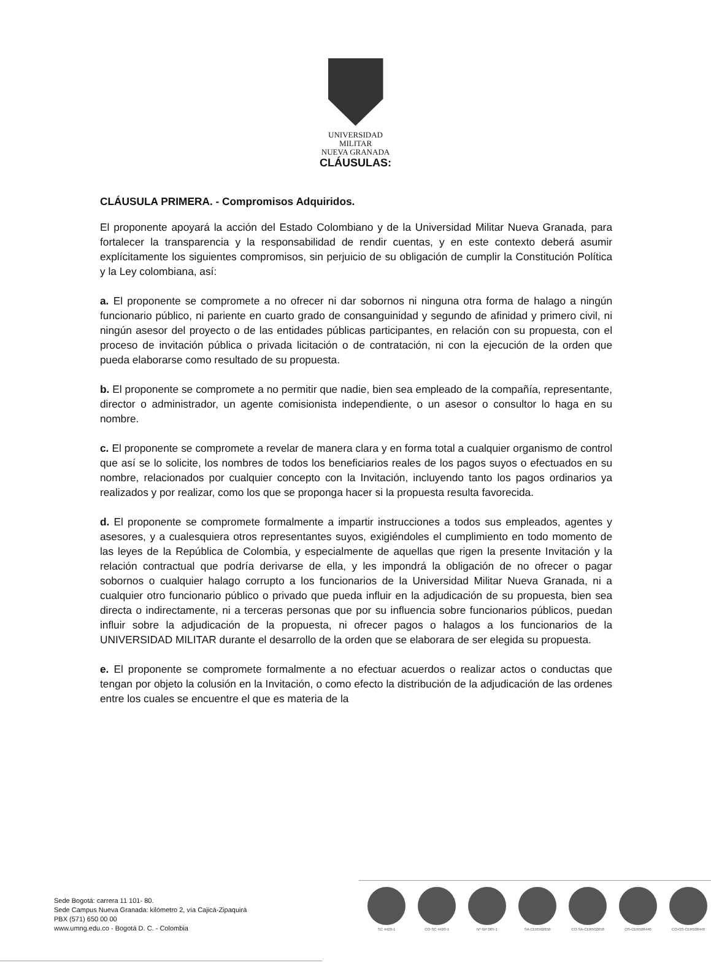UNIVERSIDAD MILITAR
NUEVA GRANADA
CLÁUSULAS:
CLÁUSULA PRIMERA. - Compromisos Adquiridos.
El proponente apoyará la acción del Estado Colombiano y de la Universidad Militar Nueva Granada, para fortalecer la transparencia y la responsabilidad de rendir cuentas, y en este contexto deberá asumir explícitamente los siguientes compromisos, sin perjuicio de su obligación de cumplir la Constitución Política y la Ley colombiana, así:
a. El proponente se compromete a no ofrecer ni dar sobornos ni ninguna otra forma de halago a ningún funcionario público, ni pariente en cuarto grado de consanguinidad y segundo de afinidad y primero civil, ni ningún asesor del proyecto o de las entidades públicas participantes, en relación con su propuesta, con el proceso de invitación pública o privada licitación o de contratación, ni con la ejecución de la orden que pueda elaborarse como resultado de su propuesta.
b. El proponente se compromete a no permitir que nadie, bien sea empleado de la compañía, representante, director o administrador, un agente comisionista independiente, o un asesor o consultor lo haga en su nombre.
c. El proponente se compromete a revelar de manera clara y en forma total a cualquier organismo de control que así se lo solicite, los nombres de todos los beneficiarios reales de los pagos suyos o efectuados en su nombre, relacionados por cualquier concepto con la Invitación, incluyendo tanto los pagos ordinarios ya realizados y por realizar, como los que se proponga hacer si la propuesta resulta favorecida.
d. El proponente se compromete formalmente a impartir instrucciones a todos sus empleados, agentes y asesores, y a cualesquiera otros representantes suyos, exigiéndoles el cumplimiento en todo momento de las leyes de la República de Colombia, y especialmente de aquellas que rigen la presente Invitación y la relación contractual que podría derivarse de ella, y les impondrá la obligación de no ofrecer o pagar sobornos o cualquier halago corrupto a los funcionarios de la Universidad Militar Nueva Granada, ni a cualquier otro funcionario público o privado que pueda influir en la adjudicación de su propuesta, bien sea directa o indirectamente, ni a terceras personas que por su influencia sobre funcionarios públicos, puedan influir sobre la adjudicación de la propuesta, ni ofrecer pagos o halagos a los funcionarios de la UNIVERSIDAD MILITAR durante el desarrollo de la orden que se elaborara de ser elegida su propuesta.
e. El proponente se compromete formalmente a no efectuar acuerdos o realizar actos o conductas que tengan por objeto la colusión en la Invitación, o como efecto la distribución de la adjudicación de las ordenes entre los cuales se encuentre el que es materia de la
Sede Bogotá: carrera 11 101- 80.
Sede Campus Nueva Granada: kilómetro 2, vía Cajicá-Zipaquirá
PBX (571) 650 00 00
www.umng.edu.co - Bogotá D. C. - Colombia
SC 4420-1 CO-SC 4420-1 Nº GP 005-1 SA-CER502658 CO-SA-CER502658 OS-CER508440 CO-OS-CER508440